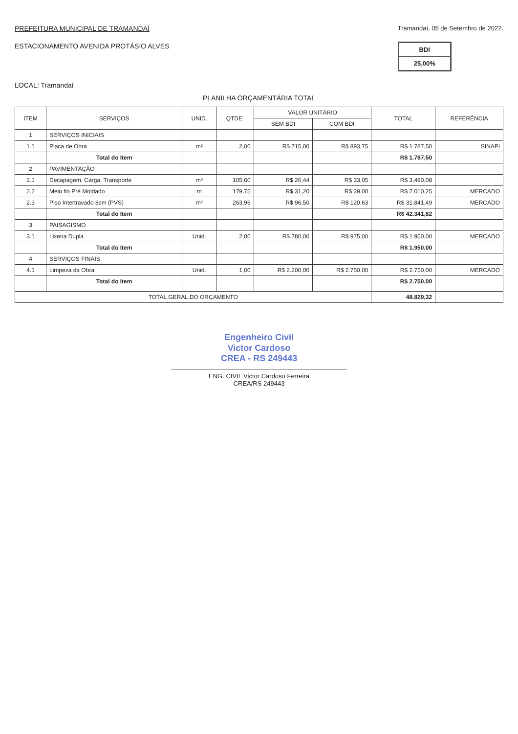PREFEITURA MUNICIPAL DE TRAMANDAÍ
ESTACIONAMENTO AVENIDA PROTÁSIO ALVES
Tramandaí, 05 de Setembro de 2022.
| BDI |
| 25,00% |
LOCAL: Tramandaí
PLANILHA ORÇAMENTÁRIA TOTAL
| ITEM | SERVIÇOS | UNID. | QTDE. | VALOR UNITÁRIO | | TOTAL | REFERÊNCIA |
| --- | --- | --- | --- | --- | --- | --- | --- |
| | | | | SEM BDI | COM BDI | | |
| 1 | SERVIÇOS INICIAIS | | | | | | |
| 1.1 | Placa de Obra | m² | 2,00 | R$ 715,00 | R$ 893,75 | R$ 1.787,50 | SINAPI |
| | Total do Item | | | | | R$ 1.787,50 | |
| 2 | PAVIMENTAÇÃO | | | | | | |
| 2.1 | Decapagem, Carga, Transporte | m³ | 105,60 | R$ 26,44 | R$ 33,05 | R$ 3.490,08 | |
| 2.2 | Meio fio Pré Moldado | m | 179,75 | R$ 31,20 | R$ 39,00 | R$ 7.010,25 | MERCADO |
| 2.3 | Piso Intertravado 8cm (PVS) | m² | 263,96 | R$ 96,50 | R$ 120,63 | R$ 31.841,49 | MERCADO |
| | Total do Item | | | | | R$ 42.341,82 | |
| 3 | PAISAGISMO | | | | | | |
| 3.1 | Lixeira Dupla | Unid. | 2,00 | R$ 780,00 | R$ 975,00 | R$ 1.950,00 | MERCADO |
| | Total do Item | | | | | R$ 1.950,00 | |
| 4 | SERVIÇOS FINAIS | | | | | | |
| 4.1 | Limpeza da Obra | Unid. | 1,00 | R$ 2.200,00 | R$ 2.750,00 | R$ 2.750,00 | MERCADO |
| | Total do Item | | | | | R$ 2.750,00 | |
| TOTAL GERAL DO ORÇAMENTO | | | | | | 48.829,32 | |
Engenheiro Civil
Victor Cardoso
CREA - RS 249443
ENG. CIVIL Victor Cardoso Ferreira
CREA/RS 249443